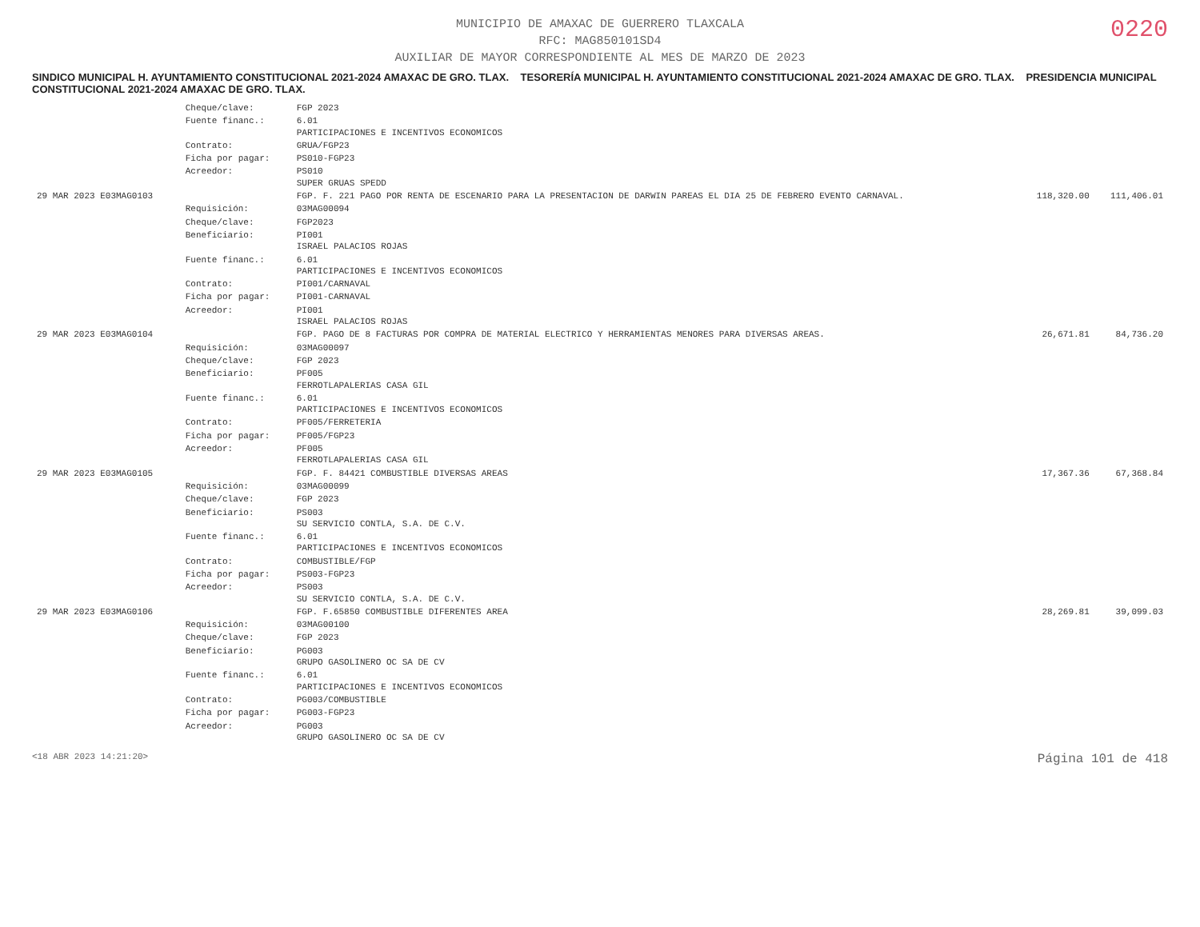0220
MUNICIPIO DE AMAXAC DE GUERRERO TLAXCALA
RFC: MAG850101SD4
AUXILIAR DE MAYOR CORRESPONDIENTE AL MES DE MARZO DE 2023
SINDICO MUNICIPAL H. AYUNTAMIENTO CONSTITUCIONAL 2021-2024 AMAXAC DE GRO. TLAX. TESORERÍA MUNICIPAL H. AYUNTAMIENTO CONSTITUCIONAL 2021-2024 AMAXAC DE GRO. TLAX. PRESIDENCIA MUNICIPAL CONSTITUCIONAL 2021-2024 AMAXAC DE GRO. TLAX.
| | Cheque/clave: | FGP 2023 | | |
| | Fuente financ.: | 6.01 PARTICIPACIONES E INCENTIVOS ECONOMICOS | | |
| | Contrato: | GRUA/FGP23 | | |
| | Ficha por pagar: | PS010-FGP23 | | |
| | Acreedor: | PS010 SUPER GRUAS SPEDD | | |
| 29 MAR 2023 E03MAG0103 | | FGP. F. 221 PAGO POR RENTA DE ESCENARIO PARA LA PRESENTACION DE DARWIN PAREAS EL DIA 25 DE FEBRERO EVENTO CARNAVAL. | 118,320.00 | 111,406.01 |
| | Requisición: | 03MAG00094 | | |
| | Cheque/clave: | FGP2023 | | |
| | Beneficiario: | PI001 ISRAEL PALACIOS ROJAS | | |
| | Fuente financ.: | 6.01 PARTICIPACIONES E INCENTIVOS ECONOMICOS | | |
| | Contrato: | PI001/CARNAVAL | | |
| | Ficha por pagar: | PI001-CARNAVAL | | |
| | Acreedor: | PI001 ISRAEL PALACIOS ROJAS | | |
| 29 MAR 2023 E03MAG0104 | | FGP. PAGO DE 8 FACTURAS POR COMPRA DE MATERIAL ELECTRICO Y HERRAMIENTAS MENORES PARA DIVERSAS AREAS. | 26,671.81 | 84,736.20 |
| | Requisición: | 03MAG00097 | | |
| | Cheque/clave: | FGP 2023 | | |
| | Beneficiario: | PF005 FERROTLAPALERIAS CASA GIL | | |
| | Fuente financ.: | 6.01 PARTICIPACIONES E INCENTIVOS ECONOMICOS | | |
| | Contrato: | PF005/FERRETERIA | | |
| | Ficha por pagar: | PF005/FGP23 | | |
| | Acreedor: | PF005 FERROTLAPALERIAS CASA GIL | | |
| 29 MAR 2023 E03MAG0105 | | FGP. F. 84421 COMBUSTIBLE DIVERSAS AREAS | 17,367.36 | 67,368.84 |
| | Requisición: | 03MAG00099 | | |
| | Cheque/clave: | FGP 2023 | | |
| | Beneficiario: | PS003 SU SERVICIO CONTLA, S.A. DE C.V. | | |
| | Fuente financ.: | 6.01 PARTICIPACIONES E INCENTIVOS ECONOMICOS | | |
| | Contrato: | COMBUSTIBLE/FGP | | |
| | Ficha por pagar: | PS003-FGP23 | | |
| | Acreedor: | PS003 SU SERVICIO CONTLA, S.A. DE C.V. | | |
| 29 MAR 2023 E03MAG0106 | | FGP. F.65850 COMBUSTIBLE DIFERENTES AREA | 28,269.81 | 39,099.03 |
| | Requisición: | 03MAG00100 | | |
| | Cheque/clave: | FGP 2023 | | |
| | Beneficiario: | PG003 GRUPO GASOLINERO OC SA DE CV | | |
| | Fuente financ.: | 6.01 PARTICIPACIONES E INCENTIVOS ECONOMICOS | | |
| | Contrato: | PG003/COMBUSTIBLE | | |
| | Ficha por pagar: | PG003-FGP23 | | |
| | Acreedor: | PG003 GRUPO GASOLINERO OC SA DE CV | | |
<18 ABR 2023 14:21:20> Página 101 de 418